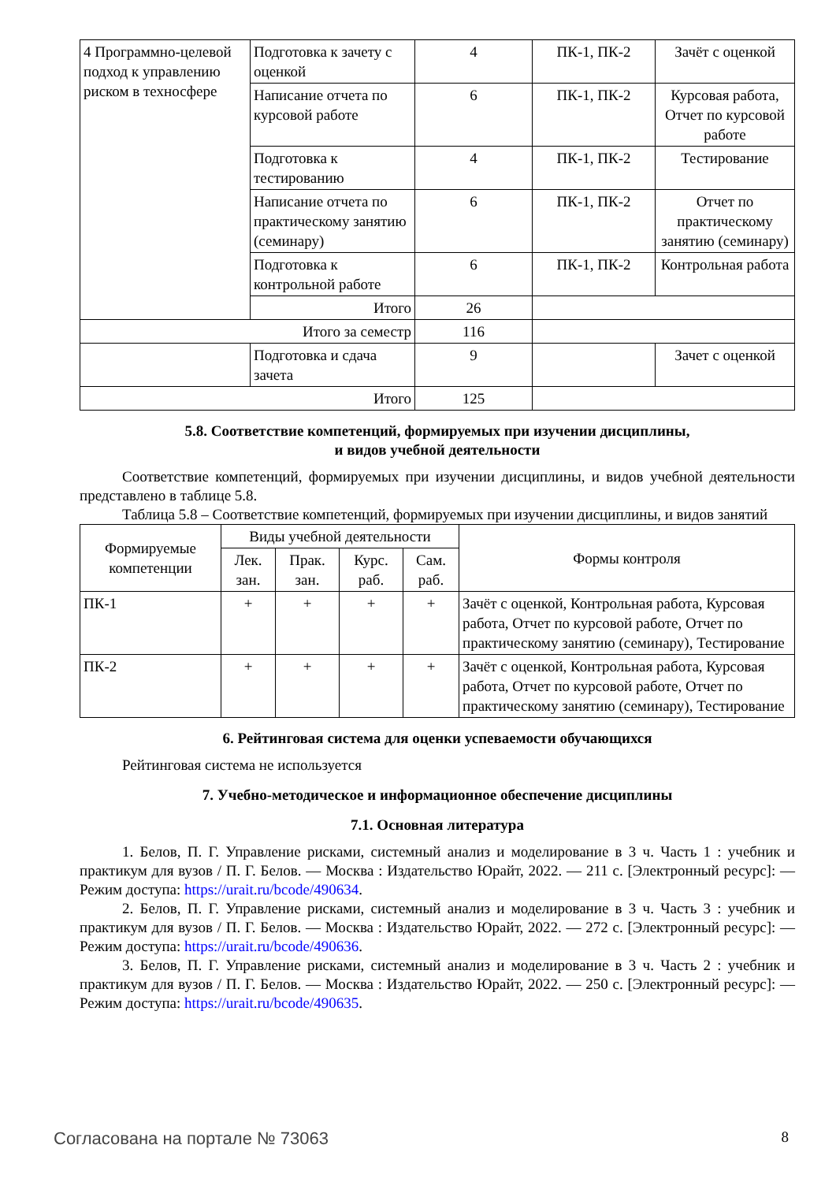| 4 Программно-целевой подход к управлению риском в техносфере | Подготовка к зачету с оценкой | 4 | ПК-1, ПК-2 | Зачёт с оценкой |
| | Написание отчета по курсовой работе | 6 | ПК-1, ПК-2 | Курсовая работа, Отчет по курсовой работе |
| | Подготовка к тестированию | 4 | ПК-1, ПК-2 | Тестирование |
| | Написание отчета по практическому занятию (семинару) | 6 | ПК-1, ПК-2 | Отчет по практическому занятию (семинару) |
| | Подготовка к контрольной работе | 6 | ПК-1, ПК-2 | Контрольная работа |
| | Итого | 26 | | |
| Итого за семестр | | 116 | | |
| | Подготовка и сдача зачета | 9 | | Зачет с оценкой |
| Итого | | 125 | | |
5.8. Соответствие компетенций, формируемых при изучении дисциплины,
и видов учебной деятельности
Соответствие компетенций, формируемых при изучении дисциплины, и видов учебной деятельности представлено в таблице 5.8.
Таблица 5.8 – Соответствие компетенций, формируемых при изучении дисциплины, и видов занятий
| Формируемые компетенции | Виды учебной деятельности | | | | Формы контроля |
| --- | --- | --- | --- | --- | --- |
| | Лек. зан. | Прак. зан. | Курс. раб. | Сам. раб. | |
| ПК-1 | + | + | + | + | Зачёт с оценкой, Контрольная работа, Курсовая работа, Отчет по курсовой работе, Отчет по практическому занятию (семинару), Тестирование |
| ПК-2 | + | + | + | + | Зачёт с оценкой, Контрольная работа, Курсовая работа, Отчет по курсовой работе, Отчет по практическому занятию (семинару), Тестирование |
6. Рейтинговая система для оценки успеваемости обучающихся
Рейтинговая система не используется
7. Учебно-методическое и информационное обеспечение дисциплины
7.1. Основная литература
1. Белов, П. Г. Управление рисками, системный анализ и моделирование в 3 ч. Часть 1 : учебник и практикум для вузов / П. Г. Белов. — Москва : Издательство Юрайт, 2022. — 211 с. [Электронный ресурс]: — Режим доступа: https://urait.ru/bcode/490634.
2. Белов, П. Г. Управление рисками, системный анализ и моделирование в 3 ч. Часть 3 : учебник и практикум для вузов / П. Г. Белов. — Москва : Издательство Юрайт, 2022. — 272 с. [Электронный ресурс]: — Режим доступа: https://urait.ru/bcode/490636.
3. Белов, П. Г. Управление рисками, системный анализ и моделирование в 3 ч. Часть 2 : учебник и практикум для вузов / П. Г. Белов. — Москва : Издательство Юрайт, 2022. — 250 с. [Электронный ресурс]: — Режим доступа: https://urait.ru/bcode/490635.
Согласована на портале № 73063 8